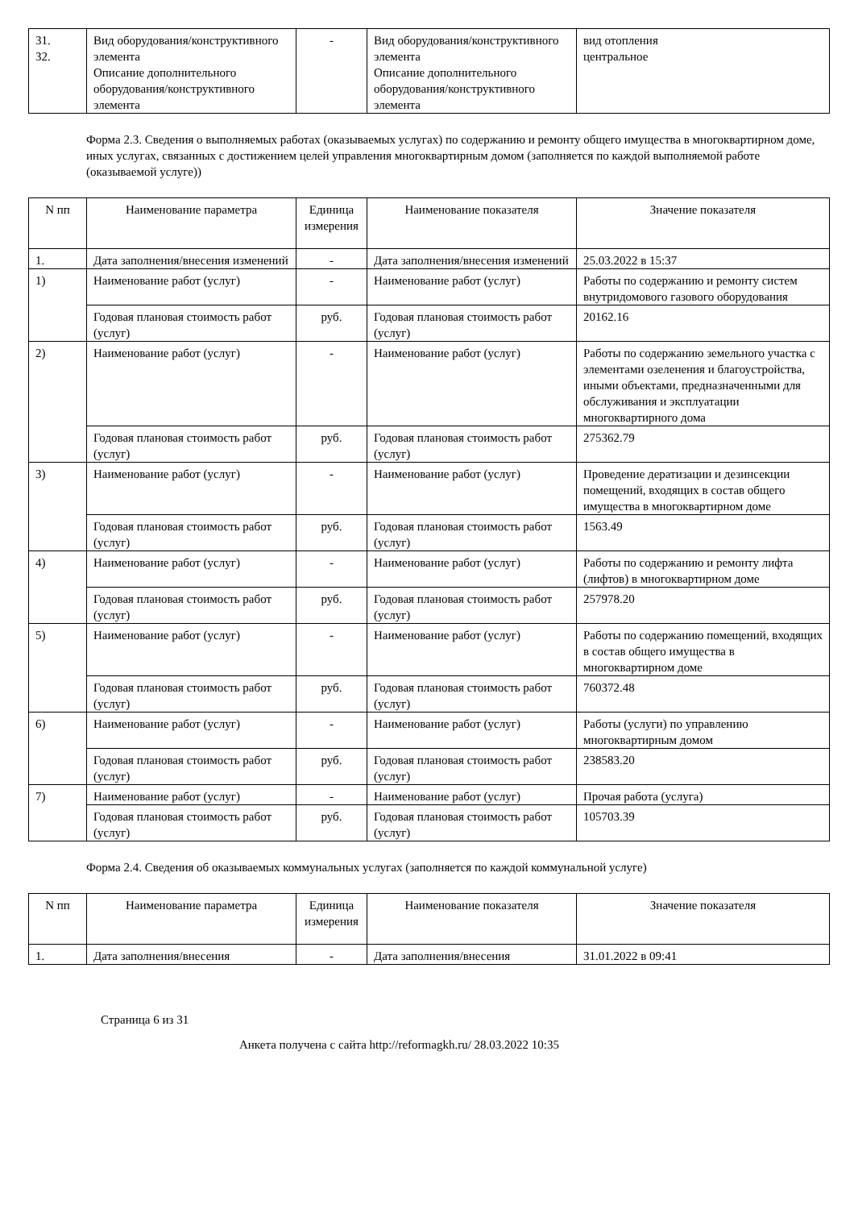| 31. 32. | Вид оборудования/конструктивного элемента Описание дополнительного оборудования/конструктивного элемента | - | Вид оборудования/конструктивного элемента Описание дополнительного оборудования/конструктивного элемента | вид отопления центральное |
Форма 2.3. Сведения о выполняемых работах (оказываемых услугах) по содержанию и ремонту общего имущества в многоквартирном доме, иных услугах, связанных с достижением целей управления многоквартирным домом (заполняется по каждой выполняемой работе (оказываемой услуге))
| N пп | Наименование параметра | Единица измерения | Наименование показателя | Значение показателя |
| --- | --- | --- | --- | --- |
| 1. | Дата заполнения/внесения изменений | - | Дата заполнения/внесения изменений | 25.03.2022 в 15:37 |
| 1) | Наименование работ (услуг) | - | Наименование работ (услуг) | Работы по содержанию и ремонту систем внутридомового газового оборудования |
| | Годовая плановая стоимость работ (услуг) | руб. | Годовая плановая стоимость работ (услуг) | 20162.16 |
| 2) | Наименование работ (услуг) | - | Наименование работ (услуг) | Работы по содержанию земельного участка с элементами озеленения и благоустройства, иными объектами, предназначенными для обслуживания и эксплуатации многоквартирного дома |
| | Годовая плановая стоимость работ (услуг) | руб. | Годовая плановая стоимость работ (услуг) | 275362.79 |
| 3) | Наименование работ (услуг) | - | Наименование работ (услуг) | Проведение дератизации и дезинсекции помещений, входящих в состав общего имущества в многоквартирном доме |
| | Годовая плановая стоимость работ (услуг) | руб. | Годовая плановая стоимость работ (услуг) | 1563.49 |
| 4) | Наименование работ (услуг) | - | Наименование работ (услуг) | Работы по содержанию и ремонту лифта (лифтов) в многоквартирном доме |
| | Годовая плановая стоимость работ (услуг) | руб. | Годовая плановая стоимость работ (услуг) | 257978.20 |
| 5) | Наименование работ (услуг) | - | Наименование работ (услуг) | Работы по содержанию помещений, входящих в состав общего имущества в многоквартирном доме |
| | Годовая плановая стоимость работ (услуг) | руб. | Годовая плановая стоимость работ (услуг) | 760372.48 |
| 6) | Наименование работ (услуг) | - | Наименование работ (услуг) | Работы (услуги) по управлению многоквартирным домом |
| | Годовая плановая стоимость работ (услуг) | руб. | Годовая плановая стоимость работ (услуг) | 238583.20 |
| 7) | Наименование работ (услуг) | - | Наименование работ (услуг) | Прочая работа (услуга) |
| | Годовая плановая стоимость работ (услуг) | руб. | Годовая плановая стоимость работ (услуг) | 105703.39 |
Форма 2.4. Сведения об оказываемых коммунальных услугах (заполняется по каждой коммунальной услуге)
| N пп | Наименование параметра | Единица измерения | Наименование показателя | Значение показателя |
| --- | --- | --- | --- | --- |
| 1. | Дата заполнения/внесения | - | Дата заполнения/внесения | 31.01.2022 в 09:41 |
Страница 6 из 31
Анкета получена с сайта http://reformagkh.ru/ 28.03.2022 10:35